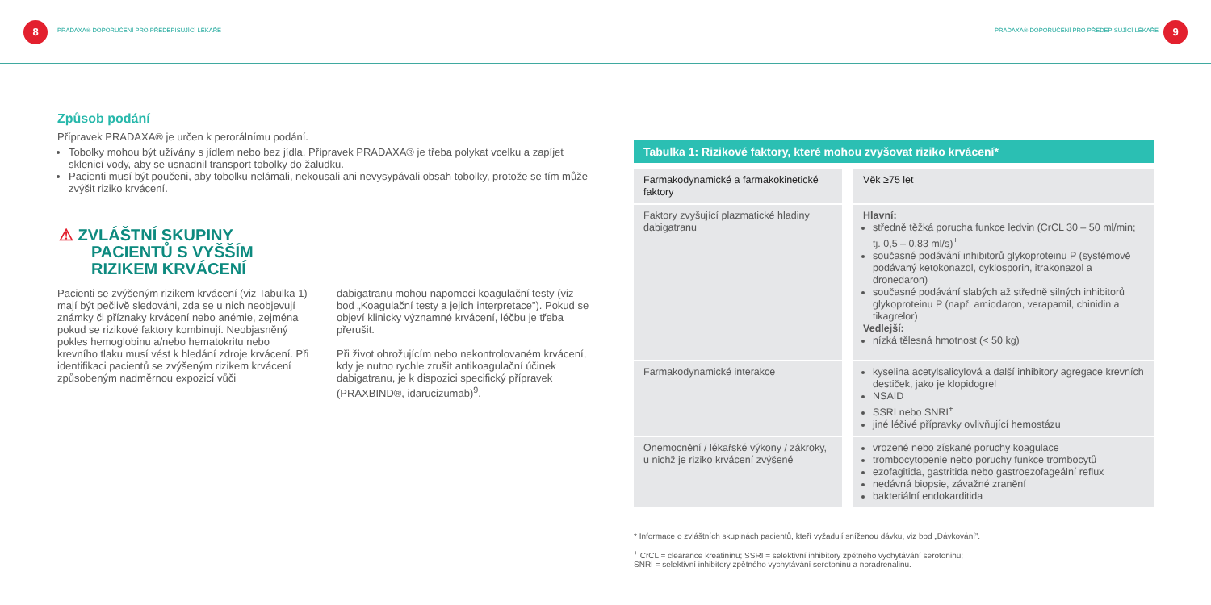8
PRADAXA® DOPORUČENÍ PRO PŘEDEPISUJÍCÍ LÉKAŘE
PRADAXA® DOPORUČENÍ PRO PŘEDEPISUJÍCÍ LÉKAŘE
9
Způsob podání
Přípravek PRADAXA® je určen k perorálnímu podání.
Tobolky mohou být užívány s jídlem nebo bez jídla. Přípravek PRADAXA® je třeba polykat vcelku a zapíjet sklenicí vody, aby se usnadnil transport tobolky do žaludku.
Pacienti musí být poučeni, aby tobolku nelámali, nekousali ani nevysypávali obsah tobolky, protože se tím může zvýšit riziko krvácení.
⚠ ZVLÁŠTNÍ SKUPINY
PACIENTŮ S VYŠŠÍM
RIZIKEM KRVÁCENÍ
Pacienti se zvýšeným rizikem krvácení (viz Tabulka 1) mají být pečlivě sledováni, zda se u nich neobjevují známky či příznaky krvácení nebo anémie, zejména pokud se rizikové faktory kombinují. Neobjasněný pokles hemoglobinu a/nebo hematokritu nebo krevního tlaku musí vést k hledání zdroje krvácení. Při identifikaci pacientů se zvýšeným rizikem krvácení způsobeným nadměrnou expozicí vůči
dabigatranu mohou napomoci koagulační testy (viz bod „Koagulační testy a jejich interpretace”). Pokud se objeví klinicky významné krvácení, léčbu je třeba přerušit.
Při život ohrožujícím nebo nekontrolovaném krvácení, kdy je nutno rychle zrušit antikoagulační účinek dabigatranu, je k dispozici specifický přípravek (PRAXBIND®, idarucizumab)<sup>9</sup>.
Tabulka 1: Rizikové faktory, které mohou zvyšovat riziko krvácení*
| Farmakodynamické a farmakokinetické faktory | Věk ≥75 let |
| --- | --- |
| Faktory zvyšující plazmatické hladiny dabigatranu | Hlavní: středně těžká porucha funkce ledvin (CrCL 30 – 50 ml/min; tj. 0,5 – 0,83 ml/s)<sup>+</sup> současné podávání inhibitorů glykoproteinu P (systémově podávaný ketokonazol, cyklosporin, itrakonazol a dronedaron) současné podávání slabých až středně silných inhibitorů glykoproteinu P (např. amiodaron, verapamil, chinidin a tikagrelor) Vedlejší: nízká tělesná hmotnost (< 50 kg) |
| Farmakodynamické interakce | kyselina acetylsalicylová a další inhibitory agregace krevních destiček, jako je klopidogrel NSAID SSRI nebo SNRI<sup>+</sup> jiné léčivé přípravky ovlivňující hemostázu |
| Onemocnění / lékařské výkony / zákroky, u nichž je riziko krvácení zvýšené | vrozené nebo získané poruchy koagulace trombocytopenie nebo poruchy funkce trombocytů ezofagitida, gastritida nebo gastroezofageální reflux nedávná biopsie, závažné zranění bakteriální endokarditida |
* Informace o zvláštních skupinách pacientů, kteří vyžadují sníženou dávku, viz bod „Dávkování”.
<sup>+</sup> CrCL = clearance kreatininu; SSRI = selektivní inhibitory zpětného vychytávání serotoninu;
SNRI = selektivní inhibitory zpětného vychytávání serotoninu a noradrenalinu.